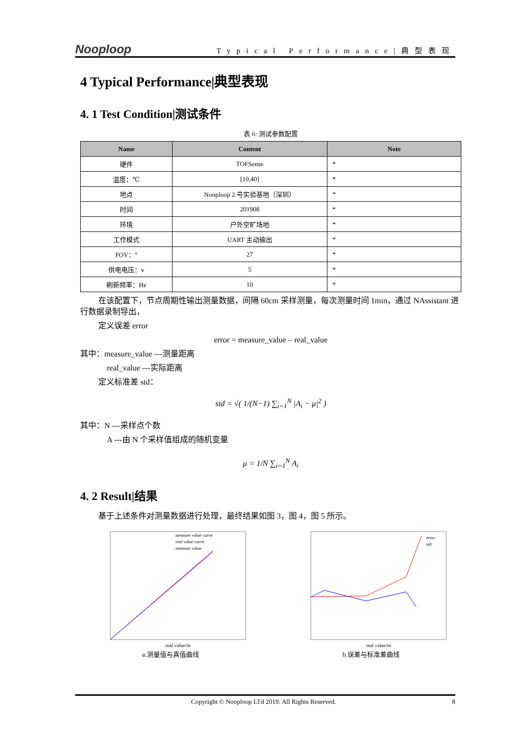Nooploop Typical Performance|典型表现
4 Typical Performance|典型表现
4. 1 Test Condition|测试条件
表 6: 测试参数配置
| Name | Content | Note |
| --- | --- | --- |
| 硬件 | TOFSense | * |
| 温度：℃ | [10,40] | * |
| 地点 | Nooploop 2 号实验基地（深圳） | * |
| 时间 | 201908 | * |
| 环境 | 户外空旷场地 | * |
| 工作模式 | UART 主动输出 | * |
| FOV：° | 27 | * |
| 供电电压：v | 5 | * |
| 刷新频率：Hz | 10 | * |
在该配置下，节点周期性输出测量数据，间隔 60cm 采样测量，每次测量时间 1min，通过 NAssistant 进行数据录制导出，
定义误差 error
error = measure_value – real_value
其中：measure_value ---测量距离
real_value ---实际距离
定义标准差 std：
std = √( 1/(N−1) ∑<sub>i=1</sub><sup>N</sup> |A<sub>i</sub> − μ|<sup>2</sup> )
其中：N ---采样点个数
A ---由 N 个采样值组成的随机变量
μ = 1/N ∑<sub>i=1</sub><sup>N</sup> A<sub>i</sub>
4. 2 Result|结果
基于上述条件对测量数据进行处理，最终结果如图 3，图 4，图 5 所示。
real value/m
measure value curve
real value curve
measure value
a.测量值与真值曲线
real value/m
error
std
b.误差与标准差曲线
Copyright © Nooploop LTd 2019. All Rights Reserved. 8